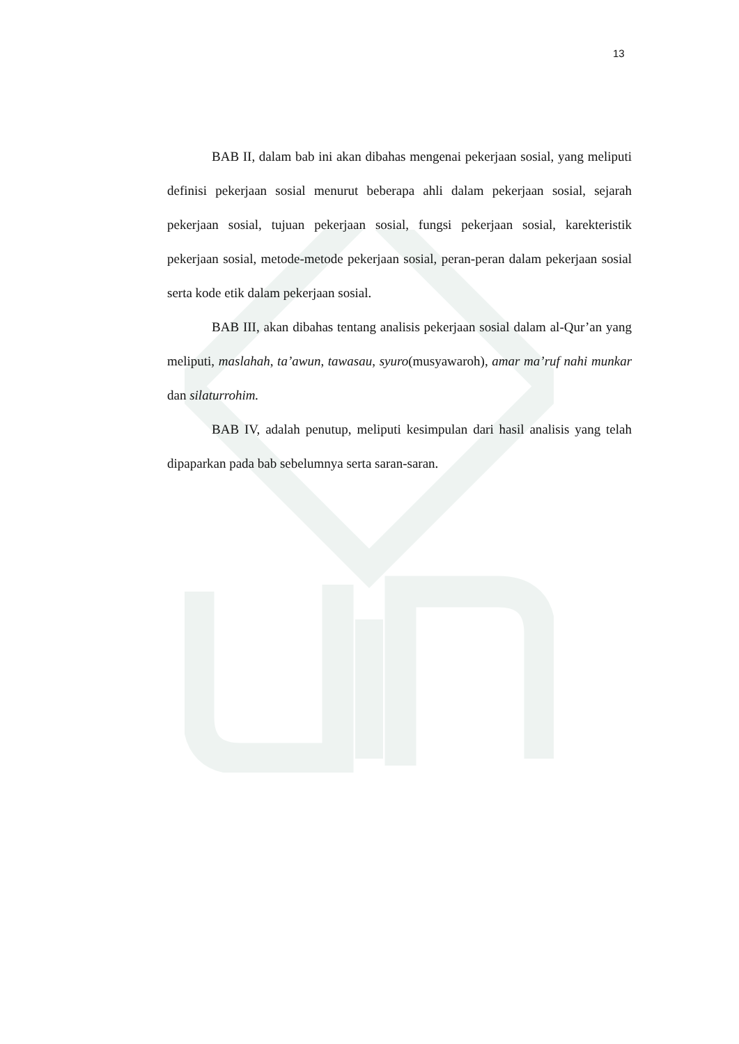13
BAB II, dalam bab ini akan dibahas mengenai pekerjaan sosial, yang meliputi definisi pekerjaan sosial menurut beberapa ahli dalam pekerjaan sosial, sejarah pekerjaan sosial, tujuan pekerjaan sosial, fungsi pekerjaan sosial, karekteristik pekerjaan sosial, metode-metode pekerjaan sosial, peran-peran dalam pekerjaan sosial serta kode etik dalam pekerjaan sosial.
BAB III, akan dibahas tentang analisis pekerjaan sosial dalam al-Qur’an yang meliputi, maslahah, ta’awun, tawasau, syuro(musyawaroh), amar ma’ruf nahi munkar dan silaturrohim.
BAB IV, adalah penutup, meliputi kesimpulan dari hasil analisis yang telah dipaparkan pada bab sebelumnya serta saran-saran.